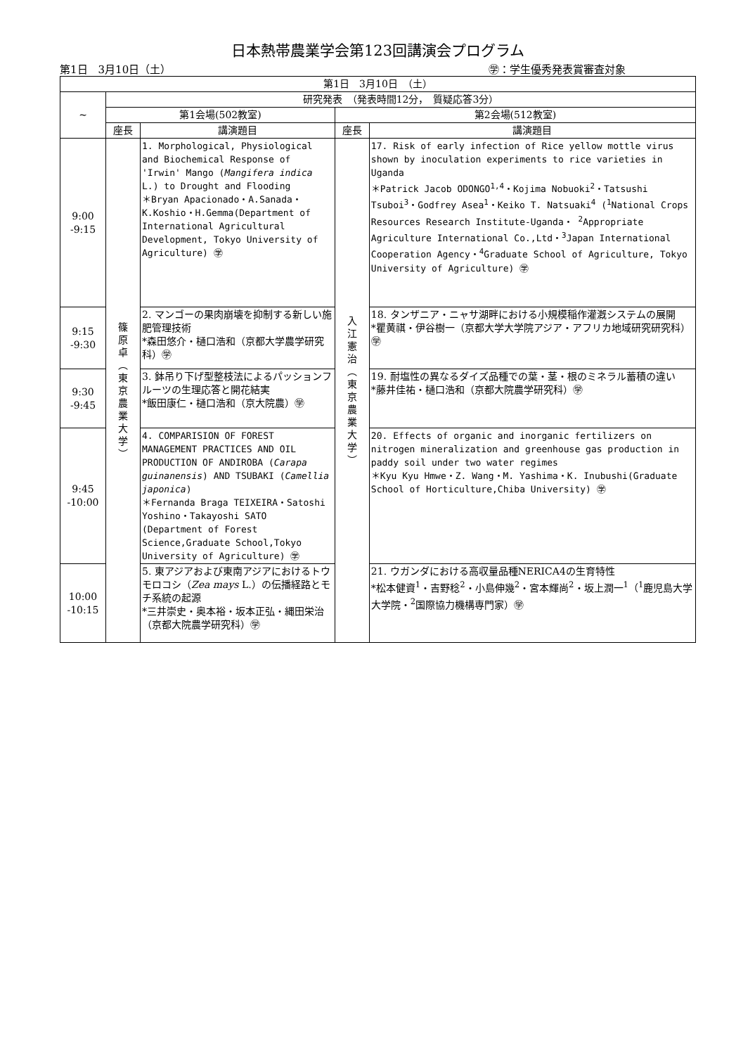日本熱帯農業学会第123回講演会プログラム
第1日　3月10日（土） ㊫：学生優秀発表賞審査対象
| 第1日 3月10日 （土） | | | | |
| --- | --- | --- | --- | --- |
| ~ | 研究発表 （発表時間12分， 質疑応答3分） | | | |
| | 第1会場(502教室) | | 第2会場(512教室) | |
| | 座長 | 講演題目 | 座長 | 講演題目 |
| 9:00 -9:15 | 篠 原 卓 ︵ 東 京 農 業 大 学 ︶ | 1. Morphological, Physiological and Biochemical Response of 'Irwin' Mango ( Mangifera indica L.) to Drought and Flooding ＊Bryan Apacionado・A.Sanada・K.Koshio・H.Gemma(Department of International Agricultural Development, Tokyo University of Agriculture) ㊫ | 入 江 憲 治 ︵ 東 京 農 業 大 学 ︶ | 17. Risk of early infection of Rice yellow mottle virus shown by inoculation experiments to rice varieties in Uganda ＊Patrick Jacob ODONGO<sup>1,4</sup>・Kojima Nobuoki<sup>2</sup>・Tatsushi Tsuboi<sup>3</sup>・Godfrey Asea<sup>1</sup>・Keiko T. Natsuaki<sup>4</sup> (<sup>1</sup>National Crops Resources Research Institute-Uganda・ <sup>2</sup>Appropriate Agriculture International Co.,Ltd・<sup>3</sup>Japan International Cooperation Agency・<sup>4</sup>Graduate School of Agriculture, Tokyo University of Agriculture) ㊫ |
| 9:15 -9:30 | | 2. マンゴーの果肉崩壊を抑制する新しい施肥管理技術 *森田悠介・樋口浩和（京都大学農学研究科）㊫ | | 18. タンザニア・ニャサ湖畔における小規模稲作灌漑システムの展開 *瞿黄祺・伊谷樹一（京都大学大学院アジア・アフリカ地域研究研究科）㊫ |
| 9:30 -9:45 | | 3. 鉢吊り下げ型整枝法によるパッションフルーツの生理応答と開花結実 *飯田康仁・樋口浩和（京大院農）㊫ | | 19. 耐塩性の異なるダイズ品種での葉・茎・根のミネラル蓄積の違い *藤井佳祐・樋口浩和（京都大院農学研究科）㊫ |
| 9:45 -10:00 | | 4. COMPARISION OF FOREST MANAGEMENT PRACTICES AND OIL PRODUCTION OF ANDIROBA ( Carapa guinanensis ) AND TSUBAKI ( Camellia japonica ) ＊Fernanda Braga TEIXEIRA・Satoshi Yoshino・Takayoshi SATO (Department of Forest Science,Graduate School,Tokyo University of Agriculture) ㊫ | | 20. Effects of organic and inorganic fertilizers on nitrogen mineralization and greenhouse gas production in paddy soil under two water regimes ＊Kyu Kyu Hmwe・Z. Wang・M. Yashima・K. Inubushi(Graduate School of Horticulture,Chiba University) ㊫ |
| 10:00 -10:15 | | 5. 東アジアおよび東南アジアにおけるトウモロコシ（ Zea mays L.）の伝播経路とモチ系統の起源 *三井崇史・奥本裕・坂本正弘・縄田栄治（京都大院農学研究科）㊫ | | 21. ウガンダにおける高収量品種NERICA4の生育特性 *松本健資<sup>1</sup>・吉野稔<sup>2</sup>・小島伸幾<sup>2</sup>・宮本輝尚<sup>2</sup>・坂上潤一<sup>1</sup>（<sup>1</sup>鹿児島大学大学院・<sup>2</sup>国際協力機構専門家）㊫ |